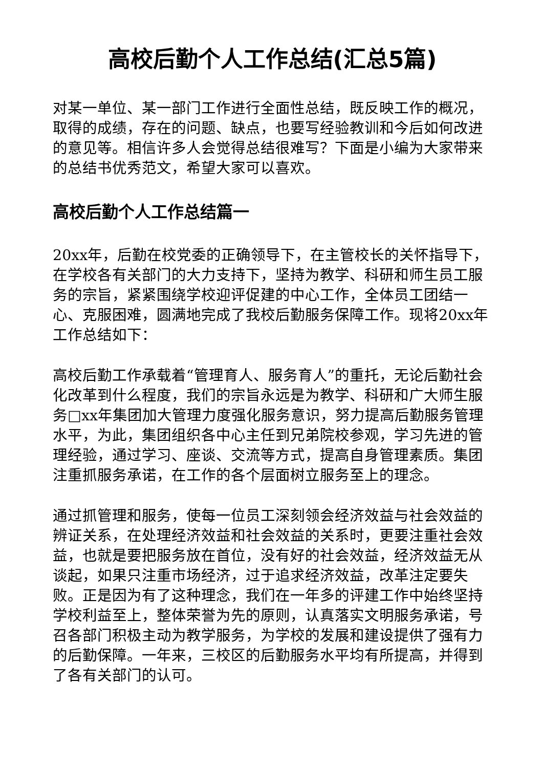高校后勤个人工作总结(汇总5篇)
对某一单位、某一部门工作进行全面性总结，既反映工作的概况，取得的成绩，存在的问题、缺点，也要写经验教训和今后如何改进的意见等。相信许多人会觉得总结很难写？下面是小编为大家带来的总结书优秀范文，希望大家可以喜欢。
高校后勤个人工作总结篇一
20xx年，后勤在校党委的正确领导下，在主管校长的关怀指导下，在学校各有关部门的大力支持下，坚持为教学、科研和师生员工服务的宗旨，紧紧围绕学校迎评促建的中心工作，全体员工团结一心、克服困难，圆满地完成了我校后勤服务保障工作。现将20xx年工作总结如下：
高校后勤工作承载着“管理育人、服务育人”的重托，无论后勤社会化改革到什么程度，我们的宗旨永远是为教学、科研和广大师生服务□xx年集团加大管理力度强化服务意识，努力提高后勤服务管理水平，为此，集团组织各中心主任到兄弟院校参观，学习先进的管理经验，通过学习、座谈、交流等方式，提高自身管理素质。集团注重抓服务承诺，在工作的各个层面树立服务至上的理念。
通过抓管理和服务，使每一位员工深刻领会经济效益与社会效益的辨证关系，在处理经济效益和社会效益的关系时，更要注重社会效益，也就是要把服务放在首位，没有好的社会效益，经济效益无从谈起，如果只注重市场经济，过于追求经济效益，改革注定要失败。正是因为有了这种理念，我们在一年多的评建工作中始终坚持学校利益至上，整体荣誉为先的原则，认真落实文明服务承诺，号召各部门积极主动为教学服务，为学校的发展和建设提供了强有力的后勤保障。一年来，三校区的后勤服务水平均有所提高，并得到了各有关部门的认可。